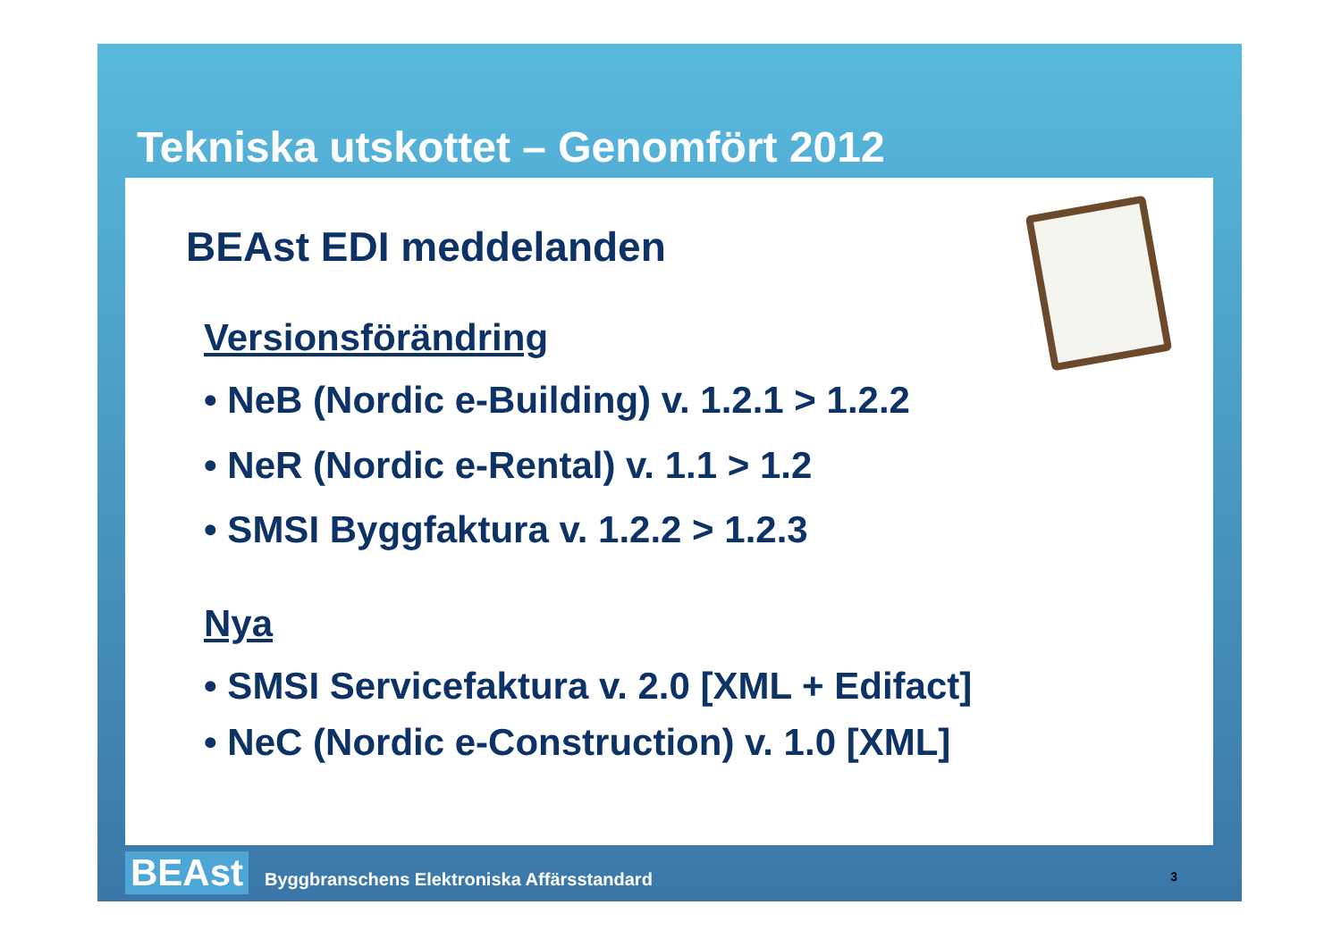Tekniska utskottet – Genomfört 2012
BEAst EDI meddelanden
Versionsförändring
• NeB (Nordic e-Building) v. 1.2.1 > 1.2.2
• NeR (Nordic e-Rental) v. 1.1 > 1.2
• SMSI Byggfaktura v. 1.2.2 > 1.2.3
Nya
• SMSI Servicefaktura v. 2.0 [XML + Edifact]
• NeC (Nordic e-Construction) v. 1.0 [XML]
BEAst Byggbranschens Elektroniska Affärsstandard
3